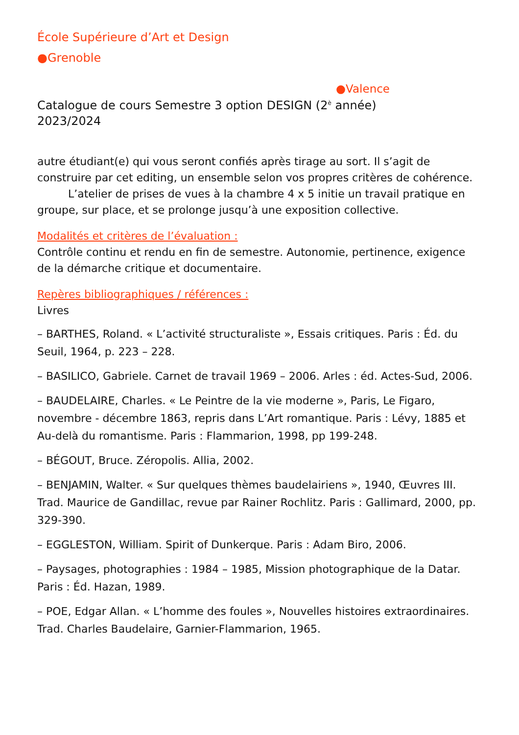École Supérieure d’Art et Design
●Grenoble
●Valence
Catalogue de cours Semestre 3 option DESIGN (2<sup>è</sup> année)
2023/2024
autre étudiant(e) qui vous seront confiés après tirage au sort. Il s’agit de construire par cet editing, un ensemble selon vos propres critères de cohérence.
L’atelier de prises de vues à la chambre 4 x 5 initie un travail pratique en groupe, sur place, et se prolonge jusqu’à une exposition collective.
Modalités et critères de l’évaluation :
Contrôle continu et rendu en fin de semestre. Autonomie, pertinence, exigence de la démarche critique et documentaire.
Repères bibliographiques / références :
Livres
– BARTHES, Roland. « L’activité structuraliste », Essais critiques. Paris : Éd. du Seuil, 1964, p. 223 – 228.
– BASILICO, Gabriele. Carnet de travail 1969 – 2006. Arles : éd. Actes-Sud, 2006.
– BAUDELAIRE, Charles. « Le Peintre de la vie moderne », Paris, Le Figaro, novembre - décembre 1863, repris dans L’Art romantique. Paris : Lévy, 1885 et Au-delà du romantisme. Paris : Flammarion, 1998, pp 199-248.
– BÉGOUT, Bruce. Zéropolis. Allia, 2002.
– BENJAMIN, Walter. « Sur quelques thèmes baudelairiens », 1940, Œuvres III. Trad. Maurice de Gandillac, revue par Rainer Rochlitz. Paris : Gallimard, 2000, pp. 329-390.
– EGGLESTON, William. Spirit of Dunkerque. Paris : Adam Biro, 2006.
– Paysages, photographies : 1984 – 1985, Mission photographique de la Datar. Paris : Éd. Hazan, 1989.
– POE, Edgar Allan. « L’homme des foules », Nouvelles histoires extraordinaires. Trad. Charles Baudelaire, Garnier-Flammarion, 1965.